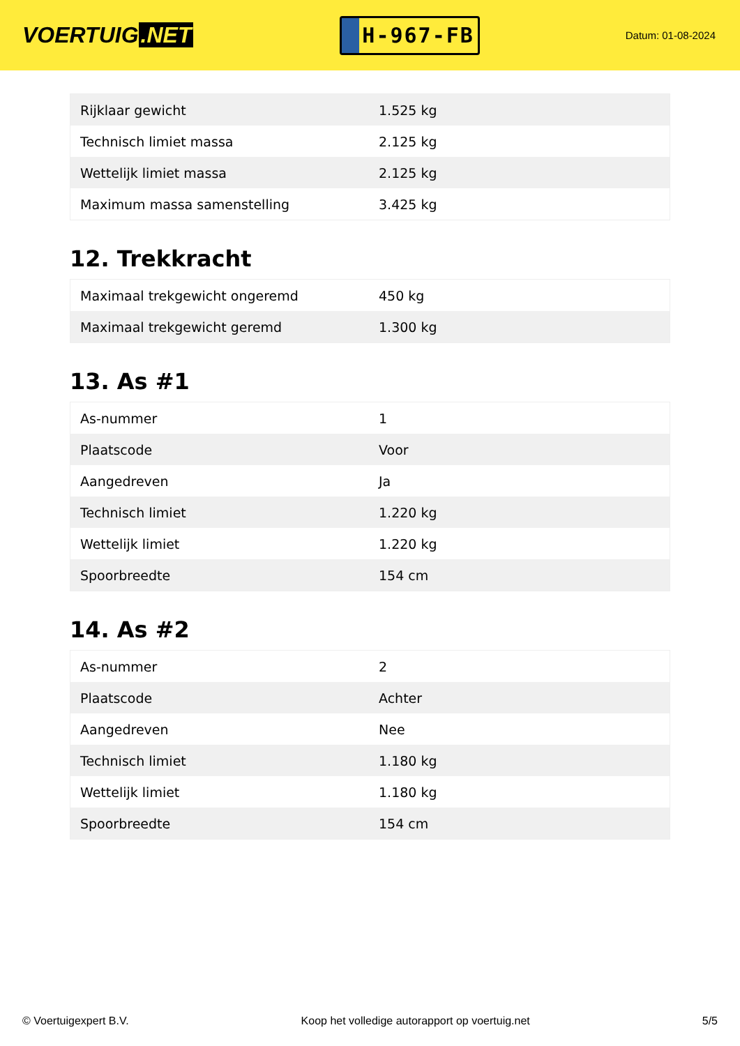VOERTUIG.NET
H-967-FB
Datum: 01-08-2024
| Rijklaar gewicht | 1.525 kg |
| Technisch limiet massa | 2.125 kg |
| Wettelijk limiet massa | 2.125 kg |
| Maximum massa samenstelling | 3.425 kg |
12. Trekkracht
| Maximaal trekgewicht ongeremd | 450 kg |
| Maximaal trekgewicht geremd | 1.300 kg |
13. As #1
| As-nummer | 1 |
| Plaatscode | Voor |
| Aangedreven | Ja |
| Technisch limiet | 1.220 kg |
| Wettelijk limiet | 1.220 kg |
| Spoorbreedte | 154 cm |
14. As #2
| As-nummer | 2 |
| Plaatscode | Achter |
| Aangedreven | Nee |
| Technisch limiet | 1.180 kg |
| Wettelijk limiet | 1.180 kg |
| Spoorbreedte | 154 cm |
© Voertuigexpert B.V. Koop het volledige autorapport op voertuig.net 5/5